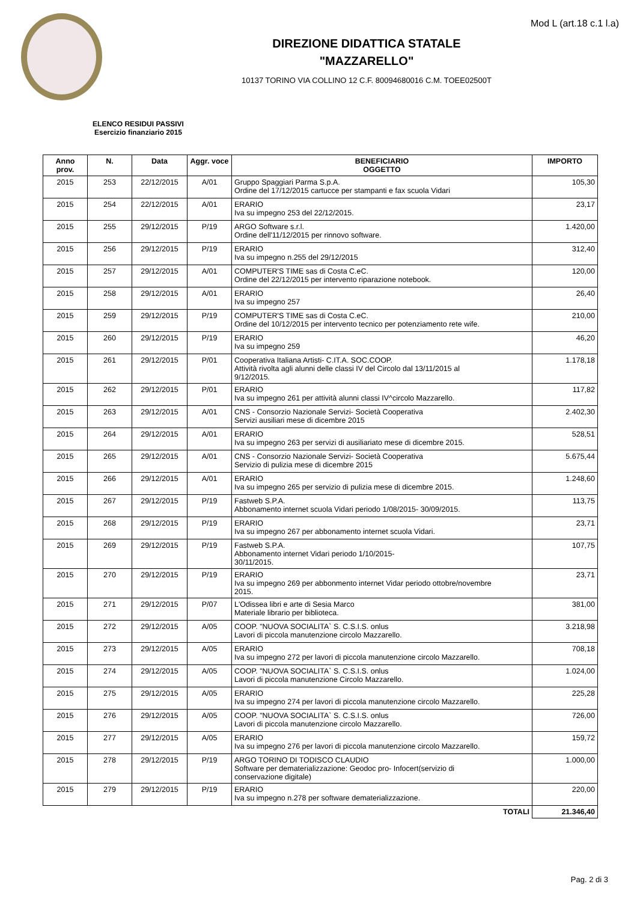Mod L (art.18 c.1 l.a)
DIREZIONE DIDATTICA STATALE
"MAZZARELLO"
10137 TORINO VIA COLLINO 12 C.F. 80094680016 C.M. TOEE02500T
ELENCO RESIDUI PASSIVI
Esercizio finanziario 2015
| Anno prov. | N. | Data | Aggr. voce | BENEFICIARIO OGGETTO | IMPORTO |
| --- | --- | --- | --- | --- | --- |
| 2015 | 253 | 22/12/2015 | A/01 | Gruppo Spaggiari Parma S.p.A. Ordine del 17/12/2015 cartucce per stampanti e fax scuola Vidari | 105,30 |
| 2015 | 254 | 22/12/2015 | A/01 | ERARIO Iva su impegno 253 del 22/12/2015. | 23,17 |
| 2015 | 255 | 29/12/2015 | P/19 | ARGO Software s.r.l. Ordine dell'11/12/2015 per rinnovo software. | 1.420,00 |
| 2015 | 256 | 29/12/2015 | P/19 | ERARIO Iva su impegno n.255 del 29/12/2015 | 312,40 |
| 2015 | 257 | 29/12/2015 | A/01 | COMPUTER'S TIME sas di Costa C.eC. Ordine del 22/12/2015 per intervento riparazione notebook. | 120,00 |
| 2015 | 258 | 29/12/2015 | A/01 | ERARIO Iva su impegno 257 | 26,40 |
| 2015 | 259 | 29/12/2015 | P/19 | COMPUTER'S TIME sas di Costa C.eC. Ordine del 10/12/2015 per intervento tecnico per potenziamento rete wife. | 210,00 |
| 2015 | 260 | 29/12/2015 | P/19 | ERARIO Iva su impegno 259 | 46,20 |
| 2015 | 261 | 29/12/2015 | P/01 | Cooperativa Italiana Artisti- C.IT.A. SOC.COOP. Attività rivolta agli alunni delle classi IV del Circolo dal 13/11/2015 al 9/12/2015. | 1.178,18 |
| 2015 | 262 | 29/12/2015 | P/01 | ERARIO Iva su impegno 261 per attività alunni classi IV^circolo Mazzarello. | 117,82 |
| 2015 | 263 | 29/12/2015 | A/01 | CNS - Consorzio Nazionale Servizi- Società Cooperativa Servizi ausiliari mese di dicembre 2015 | 2.402,30 |
| 2015 | 264 | 29/12/2015 | A/01 | ERARIO Iva su impegno 263 per servizi di ausiliariato mese di dicembre 2015. | 528,51 |
| 2015 | 265 | 29/12/2015 | A/01 | CNS - Consorzio Nazionale Servizi- Società Cooperativa Servizio di pulizia mese di dicembre 2015 | 5.675,44 |
| 2015 | 266 | 29/12/2015 | A/01 | ERARIO Iva su impegno 265 per servizio di pulizia mese di dicembre 2015. | 1.248,60 |
| 2015 | 267 | 29/12/2015 | P/19 | Fastweb S.P.A. Abbonamento internet scuola Vidari periodo 1/08/2015- 30/09/2015. | 113,75 |
| 2015 | 268 | 29/12/2015 | P/19 | ERARIO Iva su impegno 267 per abbonamento internet scuola Vidari. | 23,71 |
| 2015 | 269 | 29/12/2015 | P/19 | Fastweb S.P.A. Abbonamento internet Vidari periodo 1/10/2015- 30/11/2015. | 107,75 |
| 2015 | 270 | 29/12/2015 | P/19 | ERARIO Iva su impegno 269 per abbonmento internet Vidar periodo ottobre/novembre 2015. | 23,71 |
| 2015 | 271 | 29/12/2015 | P/07 | L'Odissea libri e arte di Sesia Marco Materiale librario per biblioteca. | 381,00 |
| 2015 | 272 | 29/12/2015 | A/05 | COOP. "NUOVA SOCIALITA` S. C.S.I.S. onlus Lavori di piccola manutenzione circolo Mazzarello. | 3.218,98 |
| 2015 | 273 | 29/12/2015 | A/05 | ERARIO Iva su impegno 272 per lavori di piccola manutenzione circolo Mazzarello. | 708,18 |
| 2015 | 274 | 29/12/2015 | A/05 | COOP. "NUOVA SOCIALITA` S. C.S.I.S. onlus Lavori di piccola manutenzione Circolo Mazzarello. | 1.024,00 |
| 2015 | 275 | 29/12/2015 | A/05 | ERARIO Iva su impegno 274 per lavori di piccola manutenzione circolo Mazzarello. | 225,28 |
| 2015 | 276 | 29/12/2015 | A/05 | COOP. "NUOVA SOCIALITA` S. C.S.I.S. onlus Lavori di piccola manutenzione circolo Mazzarello. | 726,00 |
| 2015 | 277 | 29/12/2015 | A/05 | ERARIO Iva su impegno 276 per lavori di piccola manutenzione circolo Mazzarello. | 159,72 |
| 2015 | 278 | 29/12/2015 | P/19 | ARGO TORINO DI TODISCO CLAUDIO Software per dematerializzazione: Geodoc pro- Infocert(servizio di conservazione digitale) | 1.000,00 |
| 2015 | 279 | 29/12/2015 | P/19 | ERARIO Iva su impegno n.278 per software dematerializzazione. | 220,00 |
| TOTALI | | | | | 21.346,40 |
Pag. 2 di 3